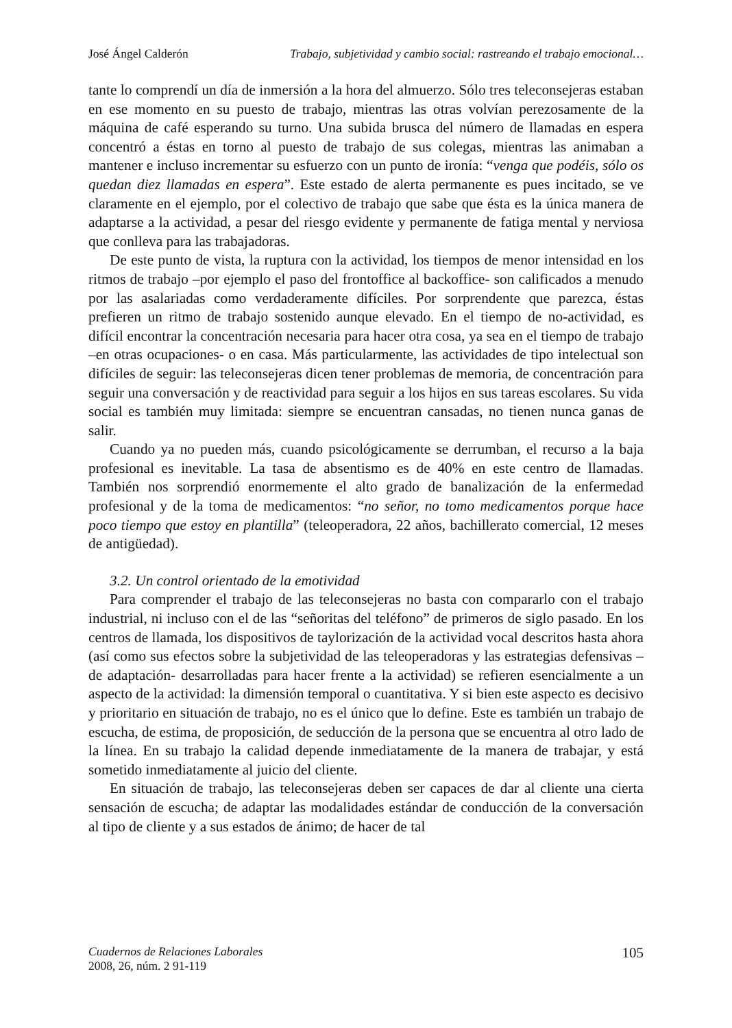José Ángel Calderón Trabajo, subjetividad y cambio social: rastreando el trabajo emocional…
tante lo comprendí un día de inmersión a la hora del almuerzo. Sólo tres teleconsejeras estaban en ese momento en su puesto de trabajo, mientras las otras volvían perezosamente de la máquina de café esperando su turno. Una subida brusca del número de llamadas en espera concentró a éstas en torno al puesto de trabajo de sus colegas, mientras las animaban a mantener e incluso incrementar su esfuerzo con un punto de ironía: “venga que podéis, sólo os quedan diez llamadas en espera”. Este estado de alerta permanente es pues incitado, se ve claramente en el ejemplo, por el colectivo de trabajo que sabe que ésta es la única manera de adaptarse a la actividad, a pesar del riesgo evidente y permanente de fatiga mental y nerviosa que conlleva para las trabajadoras.
De este punto de vista, la ruptura con la actividad, los tiempos de menor intensidad en los ritmos de trabajo –por ejemplo el paso del frontoffice al backoffice- son calificados a menudo por las asalariadas como verdaderamente difíciles. Por sorprendente que parezca, éstas prefieren un ritmo de trabajo sostenido aunque elevado. En el tiempo de no-actividad, es difícil encontrar la concentración necesaria para hacer otra cosa, ya sea en el tiempo de trabajo –en otras ocupaciones- o en casa. Más particularmente, las actividades de tipo intelectual son difíciles de seguir: las teleconsejeras dicen tener problemas de memoria, de concentración para seguir una conversación y de reactividad para seguir a los hijos en sus tareas escolares. Su vida social es también muy limitada: siempre se encuentran cansadas, no tienen nunca ganas de salir.
Cuando ya no pueden más, cuando psicológicamente se derrumban, el recurso a la baja profesional es inevitable. La tasa de absentismo es de 40% en este centro de llamadas. También nos sorprendió enormemente el alto grado de banalización de la enfermedad profesional y de la toma de medicamentos: “no señor, no tomo medicamentos porque hace poco tiempo que estoy en plantilla” (teleoperadora, 22 años, bachillerato comercial, 12 meses de antigüedad).
3.2. Un control orientado de la emotividad
Para comprender el trabajo de las teleconsejeras no basta con compararlo con el trabajo industrial, ni incluso con el de las “señoritas del teléfono” de primeros de siglo pasado. En los centros de llamada, los dispositivos de taylorización de la actividad vocal descritos hasta ahora (así como sus efectos sobre la subjetividad de las teleoperadoras y las estrategias defensivas –de adaptación- desarrolladas para hacer frente a la actividad) se refieren esencialmente a un aspecto de la actividad: la dimensión temporal o cuantitativa. Y si bien este aspecto es decisivo y prioritario en situación de trabajo, no es el único que lo define. Este es también un trabajo de escucha, de estima, de proposición, de seducción de la persona que se encuentra al otro lado de la línea. En su trabajo la calidad depende inmediatamente de la manera de trabajar, y está sometido inmediatamente al juicio del cliente.
En situación de trabajo, las teleconsejeras deben ser capaces de dar al cliente una cierta sensación de escucha; de adaptar las modalidades estándar de conducción de la conversación al tipo de cliente y a sus estados de ánimo; de hacer de tal
Cuadernos de Relaciones Laborales
2008, 26, núm. 2 91-119
105